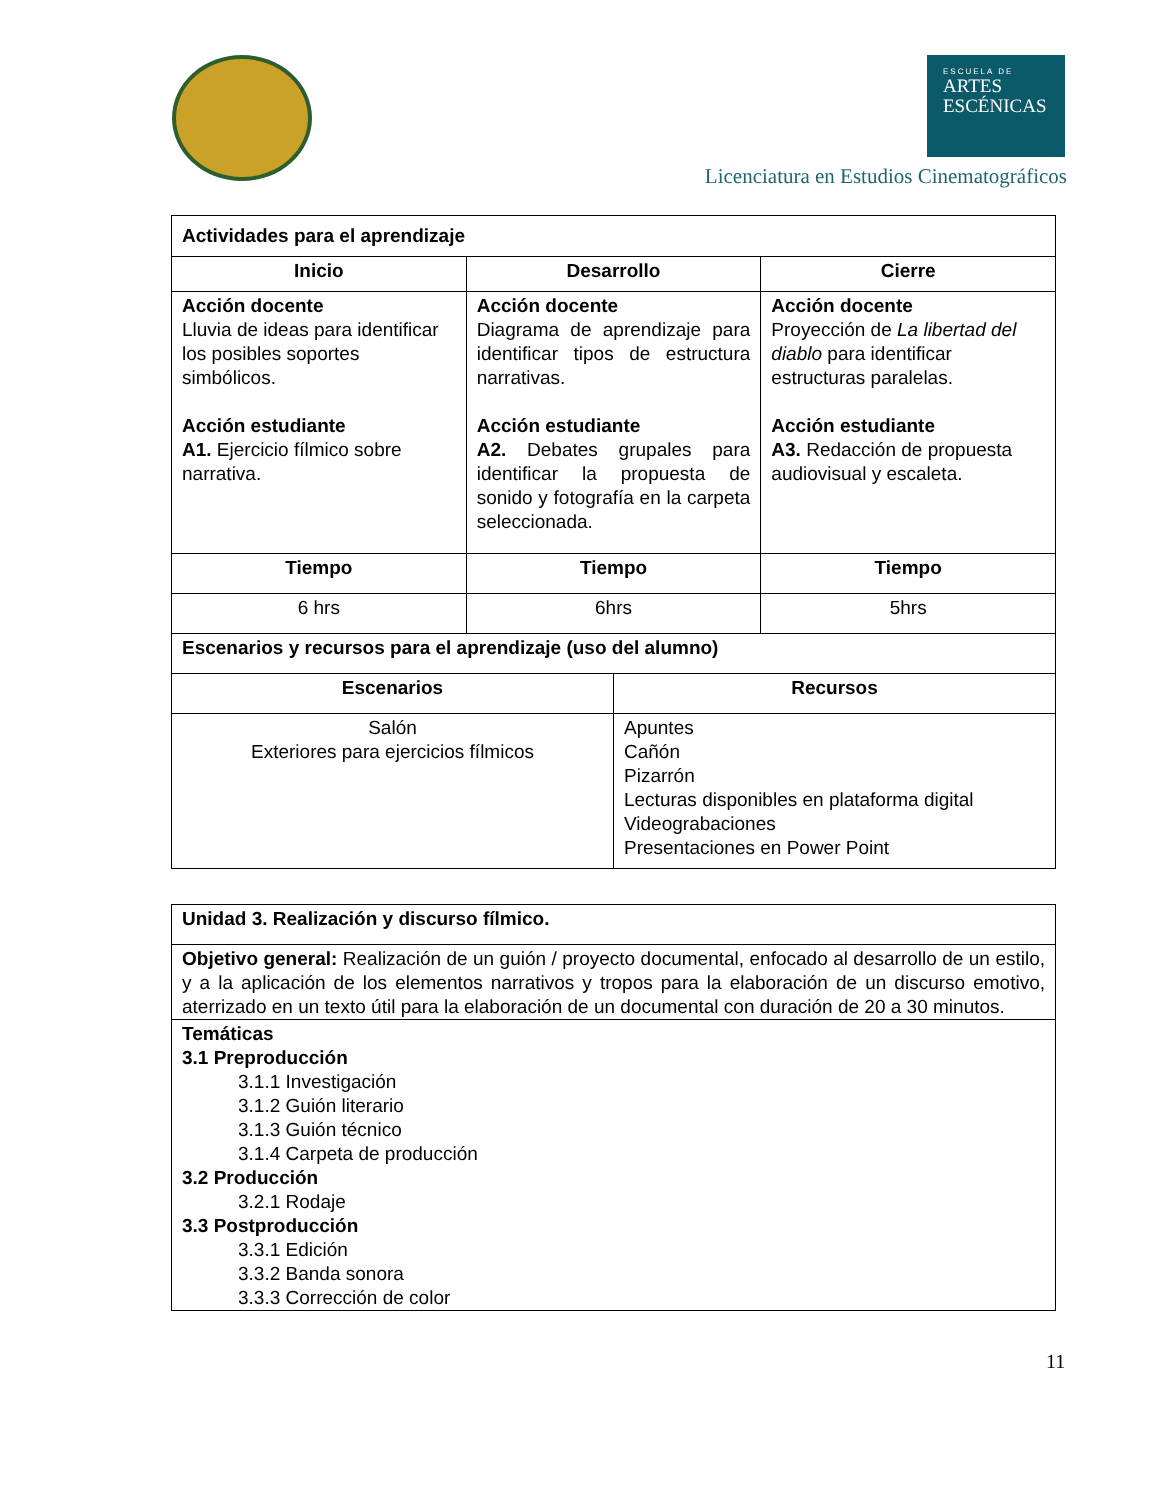ESCUELA DE
ARTES
ESCÉNICAS
Licenciatura en Estudios Cinematográficos
| Actividades para el aprendizaje | | | |
| --- | --- | --- | --- |
| Inicio | Desarrollo | | Cierre |
| Acción docente Lluvia de ideas para identificar los posibles soportes simbólicos. Acción estudiante A1. Ejercicio fílmico sobre narrativa. | Acción docente Diagrama de aprendizaje para identificar tipos de estructura narrativas. Acción estudiante A2. Debates grupales para identificar la propuesta de sonido y fotografía en la carpeta seleccionada. | | Acción docente Proyección de La libertad del diablo para identificar estructuras paralelas. Acción estudiante A3. Redacción de propuesta audiovisual y escaleta. |
| Tiempo | Tiempo | | Tiempo |
| 6 hrs | 6hrs | | 5hrs |
| Escenarios y recursos para el aprendizaje (uso del alumno) | | | |
| Escenarios | | Recursos | |
| Salón Exteriores para ejercicios fílmicos | | Apuntes Cañón Pizarrón Lecturas disponibles en plataforma digital Videograbaciones Presentaciones en Power Point | |
| Unidad 3. Realización y discurso fílmico. |
| --- |
| Objetivo general: Realización de un guión / proyecto documental, enfocado al desarrollo de un estilo, y a la aplicación de los elementos narrativos y tropos para la elaboración de un discurso emotivo, aterrizado en un texto útil para la elaboración de un documental con duración de 20 a 30 minutos. |
| Temáticas 3.1 Preproducción 3.1.1 Investigación 3.1.2 Guión literario 3.1.3 Guión técnico 3.1.4 Carpeta de producción 3.2 Producción 3.2.1 Rodaje 3.3 Postproducción 3.3.1 Edición 3.3.2 Banda sonora 3.3.3 Corrección de color |
11